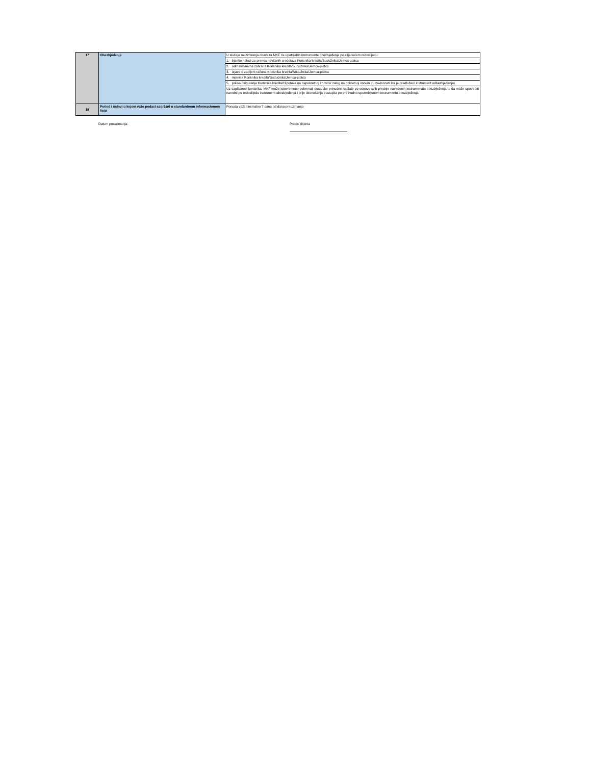| 17 | Obezbjeđenje | U slučaju neizimirenja obaveza MKF će upotrijebiti instrumente obezbjeđenja po slijedećem redoslijedu: |
| | | 1. bjanko nalozi za prenos novčanih sredstava Korisnika kredita/Sudužnika/Jemca-platca |
| | | 2. administarivna zabrana Korisnika kredita/Sudužnika/Jemca-platca |
| | | 3. izjava o zapljeni računa Korisnika kredita/Sudužnika/Jemca-platca |
| | | 4. mjenice Korisnika kredita/Sudućnika/Jemca-platca |
| | | 5. polisa osiguranja Korisnika kredita/Hipoteka na nepokretnoj imovini/ zalog na pokretnoj imovini (u zavisnosti šta je predloženi instrument odbezbjeđenja) |
| | | Uz saglasnost korisnika, MKF može istovremeno pokrenuti postupke prinudne naplate po osnovu svih prednje navedenih instrumenata obezbjeđenja te da može upotrebiti naredni po redoslijedu instrument obezbjeđenja i prije okonočanja postupka po prethodno upotrebljenom instrumentu obezbjeđenja. |
| 18 | Period i uslovi u kojem važe podaci sadržani u standardnom informacionom listu | Ponuda važi minimalno 7 dana od dana preuzimanja |
Datum preuzimanja: Potpis klijenta